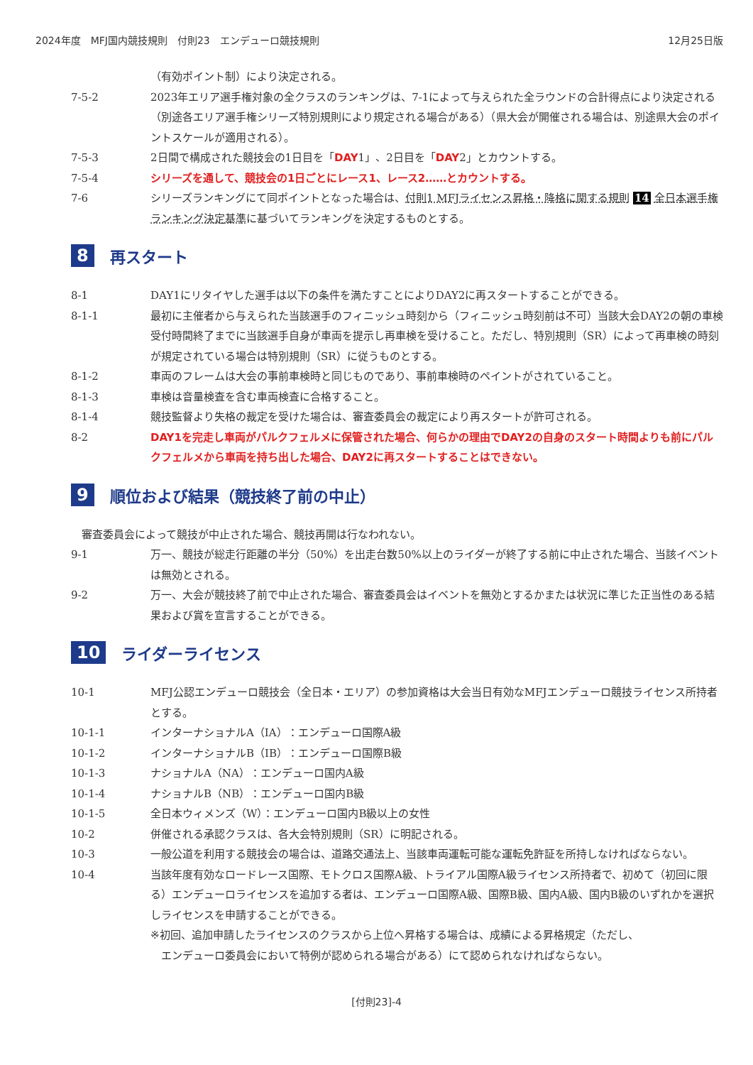2024年度　MFJ国内競技規則　付則23　エンデューロ競技規則 12月25日版
（有効ポイント制）により決定される。
7-5-2 2023年エリア選手権対象の全クラスのランキングは、7-1によって与えられた全ラウンドの合計得点により決定される（別途各エリア選手権シリーズ特別規則により規定される場合がある）（県大会が開催される場合は、別途県大会のポイントスケールが適用される）。
7-5-3 2日間で構成された競技会の1日目を「DAY1」、2日目を「DAY2」とカウントする。
7-5-4 シリーズを通して、競技会の1日ごとにレース1、レース2……とカウントする。
7-6 シリーズランキングにて同ポイントとなった場合は、付則1 MFJライセンス昇格・降格に関する規則 14 全日本選手権ランキング決定基準に基づいてランキングを決定するものとする。
8 再スタート
8-1 DAY1にリタイヤした選手は以下の条件を満たすことによりDAY2に再スタートすることができる。
8-1-1 最初に主催者から与えられた当該選手のフィニッシュ時刻から（フィニッシュ時刻前は不可）当該大会DAY2の朝の車検受付時間終了までに当該選手自身が車両を提示し再車検を受けること。ただし、特別規則（SR）によって再車検の時刻が規定されている場合は特別規則（SR）に従うものとする。
8-1-2 車両のフレームは大会の事前車検時と同じものであり、事前車検時のペイントがされていること。
8-1-3 車検は音量検査を含む車両検査に合格すること。
8-1-4 競技監督より失格の裁定を受けた場合は、審査委員会の裁定により再スタートが許可される。
8-2 DAY1を完走し車両がパルクフェルメに保管された場合、何らかの理由でDAY2の自身のスタート時間よりも前にパルクフェルメから車両を持ち出した場合、DAY2に再スタートすることはできない。
9 順位および結果（競技終了前の中止）
　審査委員会によって競技が中止された場合、競技再開は行なわれない。
9-1 万一、競技が総走行距離の半分（50%）を出走台数50%以上のライダーが終了する前に中止された場合、当該イベントは無効とされる。
9-2 万一、大会が競技終了前で中止された場合、審査委員会はイベントを無効とするかまたは状況に準じた正当性のある結果および賞を宣言することができる。
10 ライダーライセンス
10-1 MFJ公認エンデューロ競技会（全日本・エリア）の参加資格は大会当日有効なMFJエンデューロ競技ライセンス所持者とする。
10-1-1 インターナショナルA（IA）：エンデューロ国際A級
10-1-2 インターナショナルB（IB）：エンデューロ国際B級
10-1-3 ナショナルA（NA）：エンデューロ国内A級
10-1-4 ナショナルB（NB）：エンデューロ国内B級
10-1-5 全日本ウィメンズ（W）：エンデューロ国内B級以上の女性
10-2 併催される承認クラスは、各大会特別規則（SR）に明記される。
10-3 一般公道を利用する競技会の場合は、道路交通法上、当該車両運転可能な運転免許証を所持しなければならない。
10-4 当該年度有効なロードレース国際、モトクロス国際A級、トライアル国際A級ライセンス所持者で、初めて（初回に限る）エンデューロライセンスを追加する者は、エンデューロ国際A級、国際B級、国内A級、国内B級のいずれかを選択しライセンスを申請することができる。
※初回、追加申請したライセンスのクラスから上位へ昇格する場合は、成績による昇格規定（ただし、
　エンデューロ委員会において特例が認められる場合がある）にて認められなければならない。
[付則23]-4